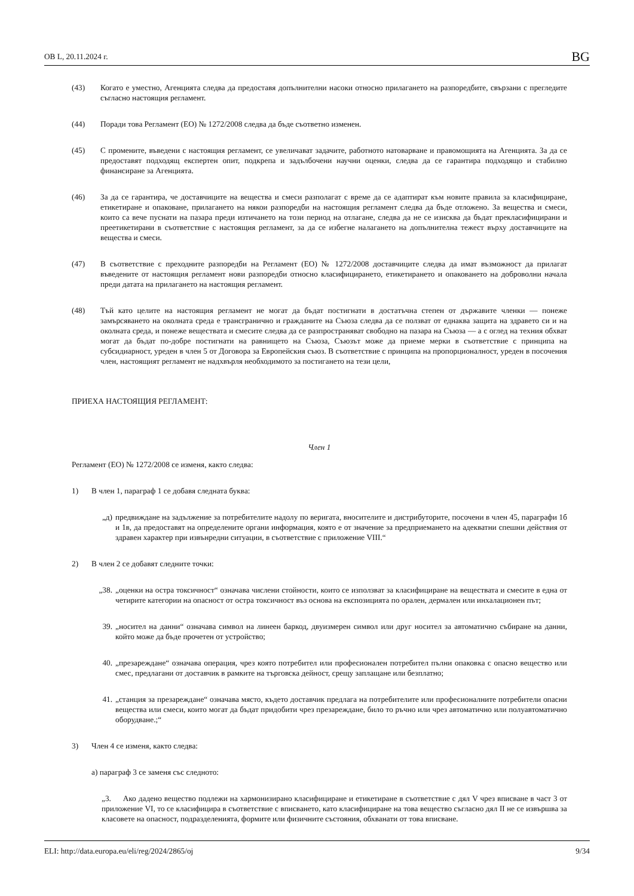ОВ L, 20.11.2024 г. BG
(43) Когато е уместно, Агенцията следва да предоставя допълнителни насоки относно прилагането на разпоредбите, свързани с прегледите съгласно настоящия регламент.
(44) Поради това Регламент (ЕО) № 1272/2008 следва да бъде съответно изменен.
(45) С промените, въведени с настоящия регламент, се увеличават задачите, работното натоварване и правомощията на Агенцията. За да се предоставят подходящ експертен опит, подкрепа и задълбочени научни оценки, следва да се гарантира подходящо и стабилно финансиране за Агенцията.
(46) За да се гарантира, че доставчиците на вещества и смеси разполагат с време да се адаптират към новите правила за класифициране, етикетиране и опаковане, прилагането на някои разпоредби на настоящия регламент следва да бъде отложено. За вещества и смеси, които са вече пуснати на пазара преди изтичането на този период на отлагане, следва да не се изисква да бъдат прекласифицирани и преетикетирани в съответствие с настоящия регламент, за да се избегне налагането на допълнителна тежест върху доставчиците на вещества и смеси.
(47) В съответствие с преходните разпоредби на Регламент (ЕО) № 1272/2008 доставчиците следва да имат възможност да прилагат въведените от настоящия регламент нови разпоредби относно класифицирането, етикетирането и опаковането на доброволни начала преди датата на прилагането на настоящия регламент.
(48) Тъй като целите на настоящия регламент не могат да бъдат постигнати в достатъчна степен от държавите членки — понеже замърсяването на околната среда е трансгранично и гражданите на Съюза следва да се ползват от еднаква защита на здравето си и на околната среда, и понеже веществата и смесите следва да се разпространяват свободно на пазара на Съюза — а с оглед на техния обхват могат да бъдат по-добре постигнати на равнището на Съюза, Съюзът може да приеме мерки в съответствие с принципа на субсидиарност, уреден в член 5 от Договора за Европейския съюз. В съответствие с принципа на пропорционалност, уреден в посочения член, настоящият регламент не надхвърля необходимото за постигането на тези цели,
ПРИЕХА НАСТОЯЩИЯ РЕГЛАМЕНТ:
Член 1
Регламент (ЕО) № 1272/2008 се изменя, както следва:
1) В член 1, параграф 1 се добавя следната буква:
„д) предвиждане на задължение за потребителите надолу по веригата, вносителите и дистрибуторите, посочени в член 45, параграфи 1б и 1в, да предоставят на определените органи информация, която е от значение за предприемането на адекватни спешни действия от здравен характер при извънредни ситуации, в съответствие с приложение VIII.“
2) В член 2 се добавят следните точки:
„38. „оценки на остра токсичност“ означава числени стойности, които се използват за класифициране на веществата и смесите в една от четирите категории на опасност от остра токсичност въз основа на експозицията по орален, дермален или инхалационен път;
39. „носител на данни“ означава символ на линеен баркод, двуизмерен символ или друг носител за автоматично събиране на данни, който може да бъде прочетен от устройство;
40. „презареждане“ означава операция, чрез която потребител или професионален потребител пълни опаковка с опасно вещество или смес, предлагани от доставчик в рамките на търговска дейност, срещу заплащане или безплатно;
41. „станция за презареждане“ означава място, където доставчик предлага на потребителите или професионалните потребители опасни вещества или смеси, които могат да бъдат придобити чрез презареждане, било то ръчно или чрез автоматично или полуавтоматично оборудване.;“
3) Член 4 се изменя, както следва:
а) параграф 3 се заменя със следното:
„3. Ако дадено вещество подлежи на хармонизирано класифициране и етикетиране в съответствие с дял V чрез вписване в част 3 от приложение VI, то се класифицира в съответствие с вписването, като класифициране на това вещество съгласно дял II не се извършва за класовете на опасност, подразделенията, формите или физичните състояния, обхванати от това вписване.
ELI: http://data.europa.eu/eli/reg/2024/2865/oj 9/34